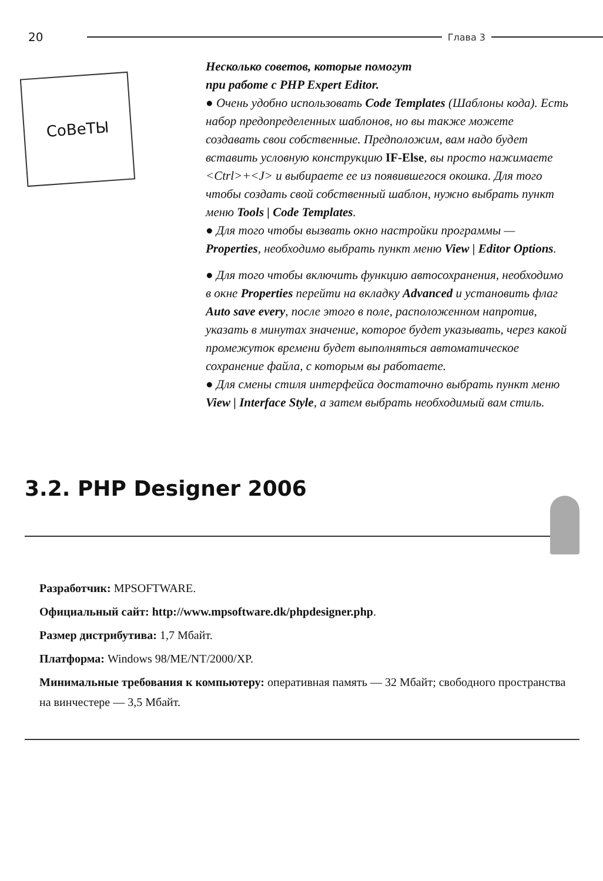20 Глава 3
СоВеТЫ
Несколько советов, которые помогут
при работе с PHP Expert Editor.
● Очень удобно использовать Code Templates (Шаблоны кода). Есть набор предопределенных шаблонов, но вы также можете создавать свои собственные. Предположим, вам надо будет вставить условную конструкцию IF-Else, вы просто нажимаете <Ctrl>+<J> и выбираете ее из появившегося окошка. Для того чтобы создать свой собственный шаблон, нужно выбрать пункт меню Tools | Code Templates.
● Для того чтобы вызвать окно настройки программы — Properties, необходимо выбрать пункт меню View | Editor Options.
● Для того чтобы включить функцию автосохранения, необходимо в окне Properties перейти на вкладку Advanced и установить флаг Auto save every, после этого в поле, расположенном напротив, указать в минутах значение, которое будет указывать, через какой промежуток времени будет выполняться автоматическое сохранение файла, с которым вы работаете.
● Для смены стиля интерфейса достаточно выбрать пункт меню View | Interface Style, а затем выбрать необходимый вам стиль.
3.2. PHP Designer 2006
Разработчик: MPSOFTWARE.
Официальный сайт: http://www.mpsoftware.dk/phpdesigner.php.
Размер дистрибутива: 1,7 Мбайт.
Платформа: Windows 98/ME/NT/2000/XP.
Минимальные требования к компьютеру: оперативная память — 32 Мбайт; свободного пространства на винчестере — 3,5 Мбайт.